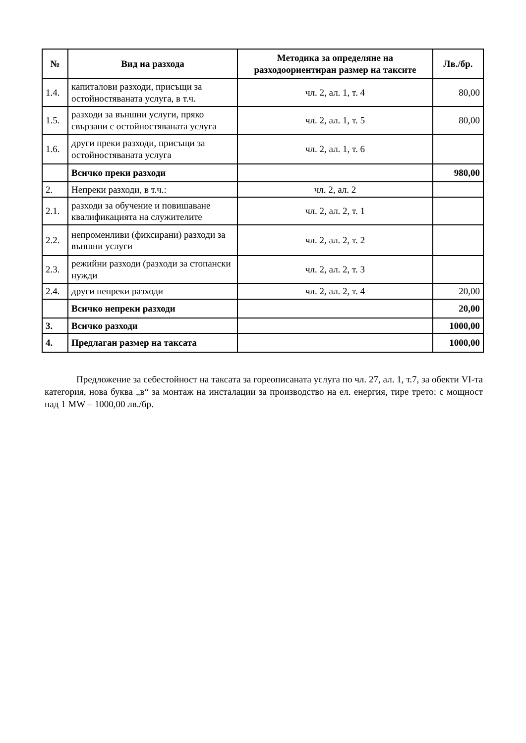| № | Вид на разхода | Методика за определяне на разходоориентиран размер на таксите | Лв./бр. |
| --- | --- | --- | --- |
| 1.4. | капиталови разходи, присъщи за остойностяваната услуга, в т.ч. | чл. 2, ал. 1, т. 4 | 80,00 |
| 1.5. | разходи за външни услуги, пряко свързани с остойностяваната услуга | чл. 2, ал. 1, т. 5 | 80,00 |
| 1.6. | други преки разходи, присъщи за остойностяваната услуга | чл. 2, ал. 1, т. 6 | |
| | Всичко преки разходи | | 980,00 |
| 2. | Непреки разходи, в т.ч.: | чл. 2, ал. 2 | |
| 2.1. | разходи за обучение и повишаване квалификацията на служителите | чл. 2, ал. 2, т. 1 | |
| 2.2. | непроменливи (фиксирани) разходи за външни услуги | чл. 2, ал. 2, т. 2 | |
| 2.3. | режийни разходи (разходи за стопански нужди | чл. 2, ал. 2, т. 3 | |
| 2.4. | други непреки разходи | чл. 2, ал. 2, т. 4 | 20,00 |
| | Всичко непреки разходи | | 20,00 |
| 3. | Всичко разходи | | 1000,00 |
| 4. | Предлаган размер на таксата | | 1000,00 |
Предложение за себестойност на таксата за гореописаната услуга по чл. 27, ал. 1, т.7, за обекти VI-та категория, нова буква „в“ за монтаж на инсталации за производство на ел. енергия, тире трето: с мощност над 1 MW – 1000,00 лв./бр.